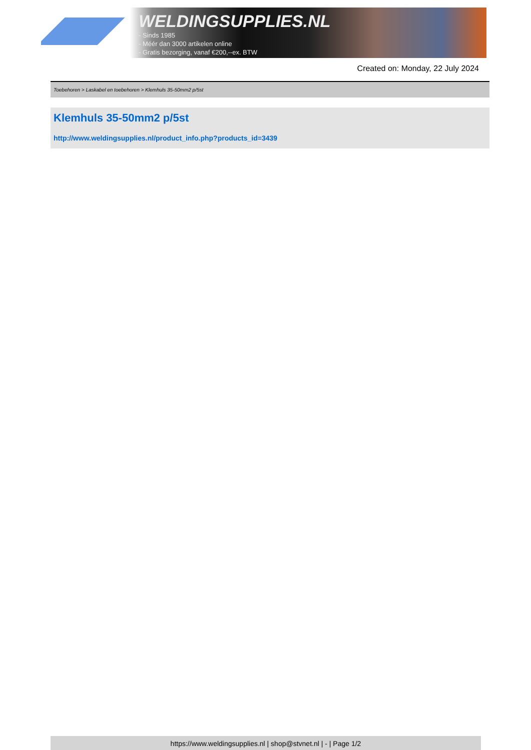WELDINGSUPPLIES.NL
- Sinds 1985
- Méér dan 3000 artikelen online
- Gratis bezorging, vanaf €200,--ex. BTW
Created on: Monday, 22 July 2024
Toebehoren > Laskabel en toebehoren > Klemhuls 35-50mm2 p/5st
Klemhuls 35-50mm2 p/5st
http://www.weldingsupplies.nl/product_info.php?products_id=3439
https://www.weldingsupplies.nl | shop@stvnet.nl | - | Page 1/2